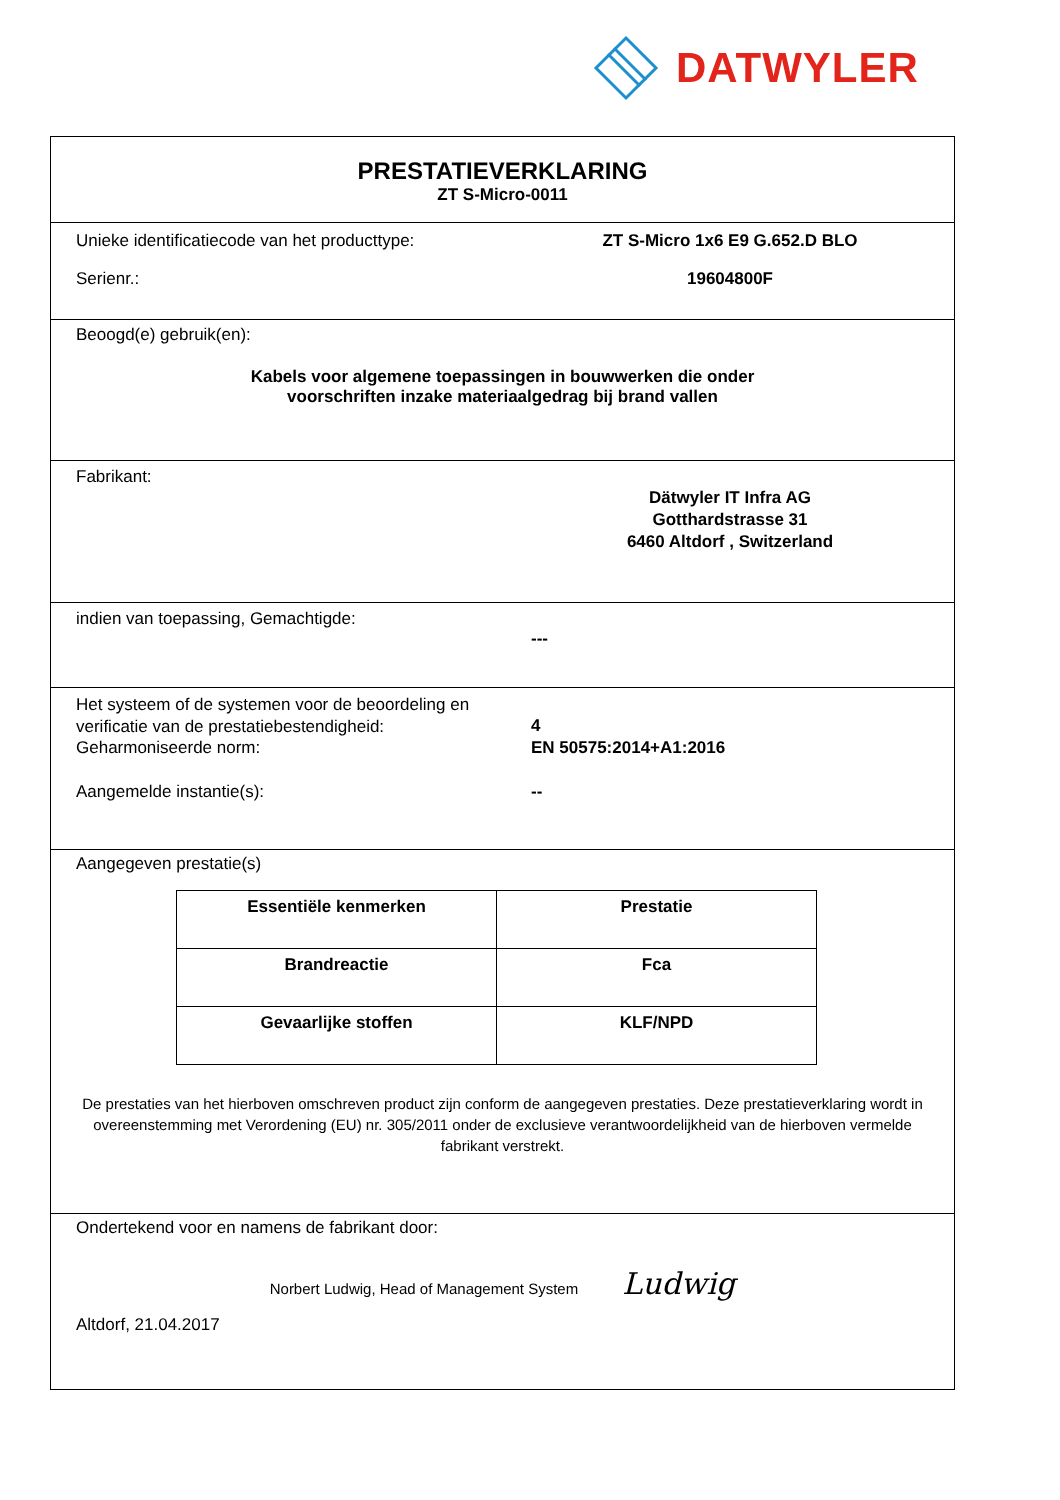DATWYLER
PRESTATIEVERKLARING
ZT S-Micro-0011
Unieke identificatiecode van het producttype:
ZT S-Micro 1x6 E9 G.652.D BLO
Serienr.: 19604800F
Beoogd(e) gebruik(en):
Kabels voor algemene toepassingen in bouwwerken die onder
voorschriften inzake materiaalgedrag bij brand vallen
Fabrikant:
Dätwyler IT Infra AG
Gotthardstrasse 31
6460 Altdorf , Switzerland
indien van toepassing, Gemachtigde:
---
Het systeem of de systemen voor de beoordeling en verificatie van de prestatiebestendigheid:
4
Geharmoniseerde norm: EN 50575:2014+A1:2016
Aangemelde instantie(s): --
Aangegeven prestatie(s)
| Essentiële kenmerken | Prestatie |
| --- | --- |
| Brandreactie | Fca |
| Gevaarlijke stoffen | KLF/NPD |
De prestaties van het hierboven omschreven product zijn conform de aangegeven prestaties. Deze prestatieverklaring wordt in overeenstemming met Verordening (EU) nr. 305/2011 onder de exclusieve verantwoordelijkheid van de hierboven vermelde fabrikant verstrekt.
Ondertekend voor en namens de fabrikant door:
Norbert Ludwig, Head of Management System Ludwig
Altdorf, 21.04.2017